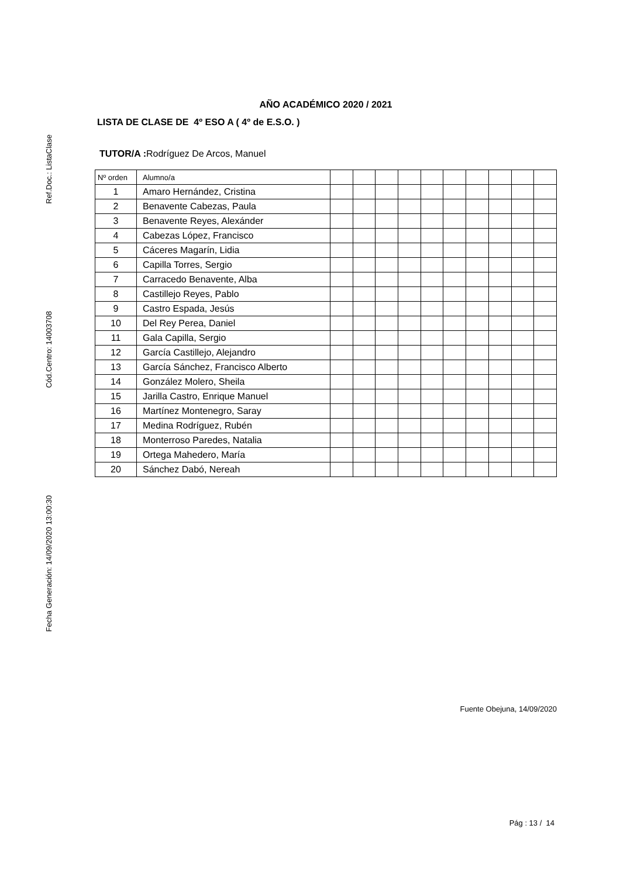Ref.Doc.: ListaClase
Cód.Centro: 14003708
Fecha Generación: 14/09/2020 13:00:30
AÑO ACADÉMICO 2020 / 2021
LISTA DE CLASE DE 4º ESO A ( 4º de E.S.O. )
TUTOR/A : Rodríguez De Arcos, Manuel
| Nº orden | Alumno/a | | | | | | | | | | |
| --- | --- | --- | --- | --- | --- | --- | --- | --- | --- | --- | --- |
| 1 | Amaro Hernández, Cristina | | | | | | | | | | |
| 2 | Benavente Cabezas, Paula | | | | | | | | | | |
| 3 | Benavente Reyes, Alexánder | | | | | | | | | | |
| 4 | Cabezas López, Francisco | | | | | | | | | | |
| 5 | Cáceres Magarín, Lidia | | | | | | | | | | |
| 6 | Capilla Torres, Sergio | | | | | | | | | | |
| 7 | Carracedo Benavente, Alba | | | | | | | | | | |
| 8 | Castillejo Reyes, Pablo | | | | | | | | | | |
| 9 | Castro Espada, Jesús | | | | | | | | | | |
| 10 | Del Rey Perea, Daniel | | | | | | | | | | |
| 11 | Gala Capilla, Sergio | | | | | | | | | | |
| 12 | García Castillejo, Alejandro | | | | | | | | | | |
| 13 | García Sánchez, Francisco Alberto | | | | | | | | | | |
| 14 | González Molero, Sheila | | | | | | | | | | |
| 15 | Jarilla Castro, Enrique Manuel | | | | | | | | | | |
| 16 | Martínez Montenegro, Saray | | | | | | | | | | |
| 17 | Medina Rodríguez, Rubén | | | | | | | | | | |
| 18 | Monterroso Paredes, Natalia | | | | | | | | | | |
| 19 | Ortega Mahedero, María | | | | | | | | | | |
| 20 | Sánchez Dabó, Nereah | | | | | | | | | | |
Fuente Obejuna, 14/09/2020
Pág : 13 / 14